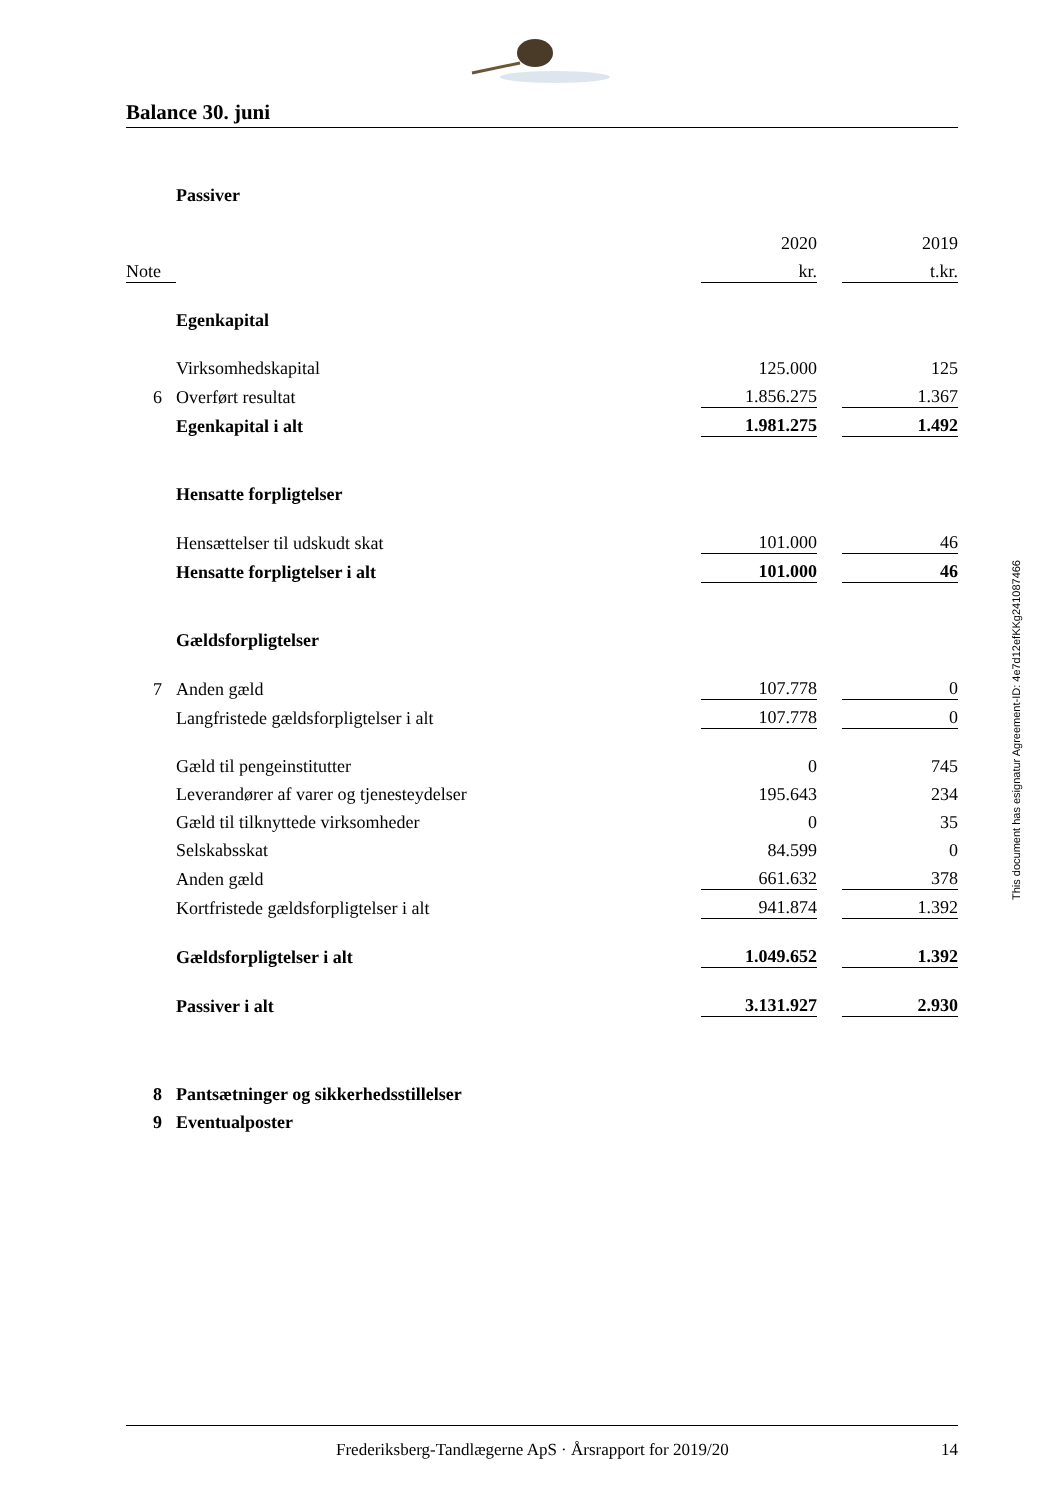Balance 30. juni
| | Passiver | | | |
| | | 2020 | | 2019 |
| Note | | kr. | | t.kr. |
| | Egenkapital | | | |
| | Virksomhedskapital | 125.000 | | 125 |
| 6 | Overført resultat | 1.856.275 | | 1.367 |
| | Egenkapital i alt | 1.981.275 | | 1.492 |
| | Hensatte forpligtelser | | | |
| | Hensættelser til udskudt skat | 101.000 | | 46 |
| | Hensatte forpligtelser i alt | 101.000 | | 46 |
| | Gældsforpligtelser | | | |
| 7 | Anden gæld | 107.778 | | 0 |
| | Langfristede gældsforpligtelser i alt | 107.778 | | 0 |
| | Gæld til pengeinstitutter | 0 | | 745 |
| | Leverandører af varer og tjenesteydelser | 195.643 | | 234 |
| | Gæld til tilknyttede virksomheder | 0 | | 35 |
| | Selskabsskat | 84.599 | | 0 |
| | Anden gæld | 661.632 | | 378 |
| | Kortfristede gældsforpligtelser i alt | 941.874 | | 1.392 |
| | Gældsforpligtelser i alt | 1.049.652 | | 1.392 |
| | Passiver i alt | 3.131.927 | | 2.930 |
| 8 | Pantsætninger og sikkerhedsstillelser | | | |
| 9 | Eventualposter | | | |
This document has esignatur Agreement-ID: 4e7d12efKKg241087466
Frederiksberg-Tandlægerne ApS · Årsrapport for 2019/20 14